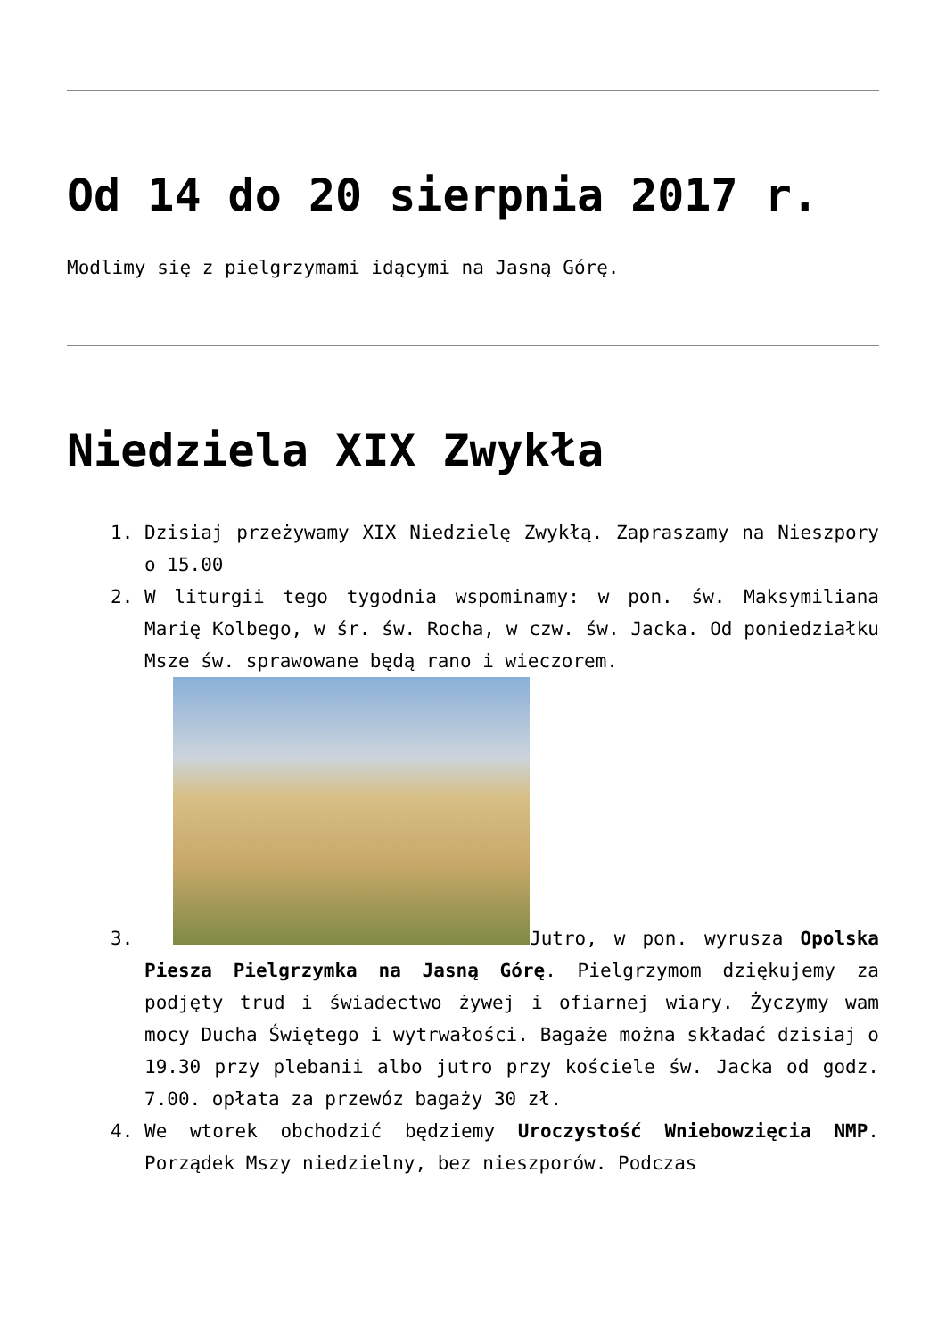Od 14 do 20 sierpnia 2017 r.
Modlimy się z pielgrzymami idącymi na Jasną Górę.
Niedziela XIX Zwykła
1. Dzisiaj przeżywamy XIX Niedzielę Zwykłą. Zapraszamy na Nieszpory o 15.00
2. W liturgii tego tygodnia wspominamy: w pon. św. Maksymiliana Marię Kolbego, w śr. św. Rocha, w czw. św. Jacka. Od poniedziałku Msze św. sprawowane będą rano i wieczorem.
3. Jutro, w pon. wyrusza Opolska Piesza Pielgrzymka na Jasną Górę. Pielgrzymom dziękujemy za podjęty trud i świadectwo żywej i ofiarnej wiary. Życzymy wam mocy Ducha Świętego i wytrwałości. Bagaże można składać dzisiaj o 19.30 przy plebanii albo jutro przy kościele św. Jacka od godz. 7.00. opłata za przewóz bagaży 30 zł.
4. We wtorek obchodzić będziemy Uroczystość Wniebowzięcia NMP. Porządek Mszy niedzielny, bez nieszporów. Podczas